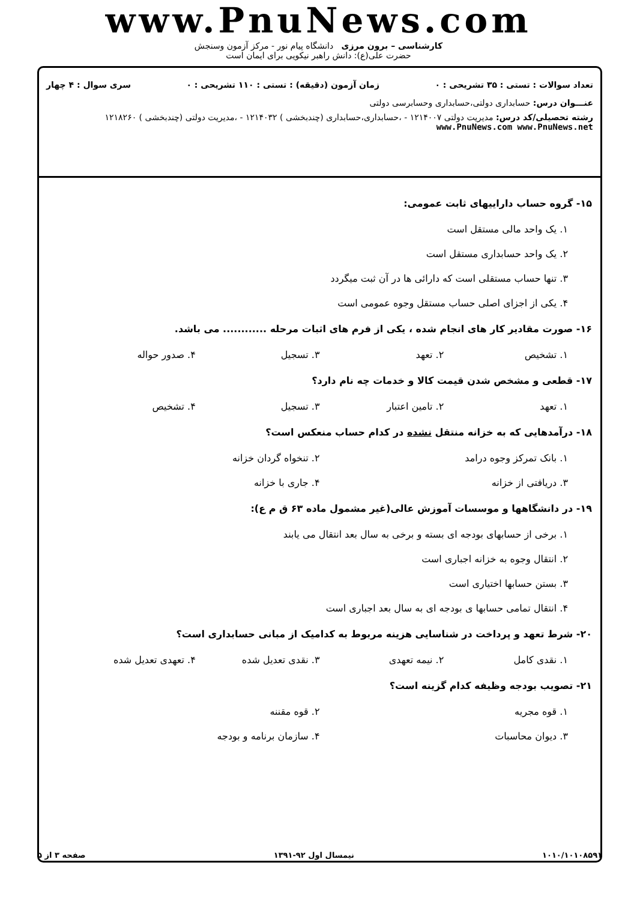www.PnuNews.com
کارشناسی – برون مرزی دانشگاه پیام نور - مرکز آزمون وسنجش
حضرت علی(ع): دانش راهبر نیکویی برای ایمان است
تعداد سوالات : تستی : ۳۵ تشریحی : ۰ زمان آزمون (دقیقه) : تستی : ۱۱۰ تشریحی : ۰ سری سوال : ۴ چهار
عنـــوان درس: حسابداری دولتی،حسابداری وحسابرسی دولتی
رشته تحصیلی/کد درس: مدیریت دولتی ۱۲۱۴۰۰۷ - ،حسابداری،حسابداری (چندبخشی ) ۱۲۱۴۰۳۲ - ،مدیریت دولتی (چندبخشی ) ۱۲۱۸۲۶۰ www.PnuNews.com www.PnuNews.net
۱۵- گروه حساب داراییهای ثابت عمومی:
۱. یک واحد مالی مستقل است
۲. یک واحد حسابداری مستقل است
۳. تنها حساب مستقلی است که دارائی ها در آن ثبت میگردد
۴. یکی از اجزای اصلی حساب مستقل وجوه عمومی است
۱۶- صورت مقادیر کار های انجام شده ، یکی از فرم های اثبات مرحله ............ می باشد.
۱. تشخیص ۲. تعهد ۳. تسجیل ۴. صدور حواله
۱۷- قطعی و مشخص شدن قیمت کالا و خدمات چه نام دارد؟
۱. تعهد ۲. تامین اعتبار ۳. تسجیل ۴. تشخیص
۱۸- درآمدهایی که به خزانه منتقل نشده در کدام حساب منعکس است؟
۱. بانک تمرکز وجوه درامد ۲. تنخواه گردان خزانه
۳. دریافتی از خزانه ۴. جاری با خزانه
۱۹- در دانشگاهها و موسسات آموزش عالی(غیر مشمول ماده ۶۳ ق م ع):
۱. برخی از حسابهای بودجه ای بسته و برخی به سال بعد انتقال می یابند
۲. انتقال وجوه به خزانه اجباری است
۳. بستن حسابها اختیاری است
۴. انتقال تمامی حسابها ی بودجه ای به سال بعد اجباری است
۲۰- شرط تعهد و پرداخت در شناسایی هزینه مربوط به کدامیک از مبانی حسابداری است؟
۱. نقدی کامل ۲. نیمه تعهدی ۳. نقدی تعدیل شده ۴. تعهدی تعدیل شده
۲۱- تصویب بودجه وظیفه کدام گزینه است؟
۱. قوه مجریه ۲. قوه مقننه
۳. دیوان محاسبات ۴. سازمان برنامه و بودجه
۱۰۱۰/۱۰۱۰۸۵۹۱ نیمسال اول ۹۲-۱۳۹۱ صفحه ۳ از ۵